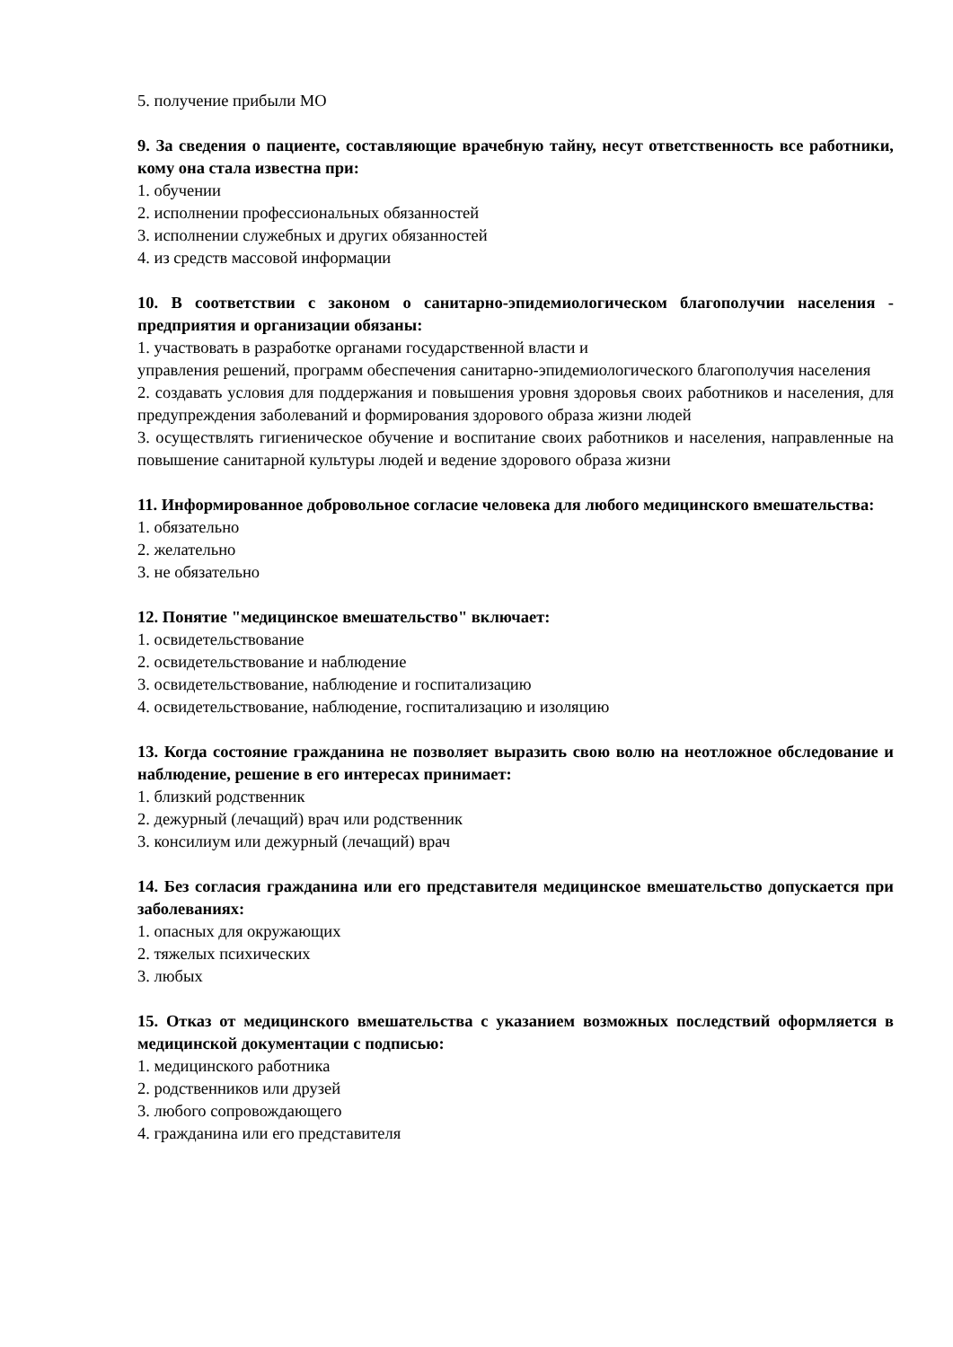5. получение прибыли МО
9. За сведения о пациенте, составляющие врачебную тайну, несут ответственность все работники, кому она стала известна при:
1. обучении
2. исполнении профессиональных обязанностей
3. исполнении служебных и других обязанностей
4. из средств массовой информации
10. В соответствии с законом о санитарно-эпидемиологическом благополучии населения - предприятия и организации обязаны:
1. участвовать в разработке органами государственной власти и
управления решений, программ обеспечения санитарно-эпидемиологического благополучия населения
2. создавать условия для поддержания и повышения уровня здоровья своих работников и населения, для предупреждения заболеваний и формирования здорового образа жизни людей
3. осуществлять гигиеническое обучение и воспитание своих работников и населения, направленные на повышение санитарной культуры людей и ведение здорового образа жизни
11. Информированное добровольное согласие человека для любого медицинского вмешательства:
1. обязательно
2. желательно
3. не обязательно
12. Понятие "медицинское вмешательство" включает:
1. освидетельствование
2. освидетельствование и наблюдение
3. освидетельствование, наблюдение и госпитализацию
4. освидетельствование, наблюдение, госпитализацию и изоляцию
13. Когда состояние гражданина не позволяет выразить свою волю на неотложное обследование и наблюдение, решение в его интересах принимает:
1. близкий родственник
2. дежурный (лечащий) врач или родственник
3. консилиум или дежурный (лечащий) врач
14. Без согласия гражданина или его представителя медицинское вмешательство допускается при заболеваниях:
1. опасных для окружающих
2. тяжелых психических
3. любых
15. Отказ от медицинского вмешательства с указанием возможных последствий оформляется в медицинской документации с подписью:
1. медицинского работника
2. родственников или друзей
3. любого сопровождающего
4. гражданина или его представителя